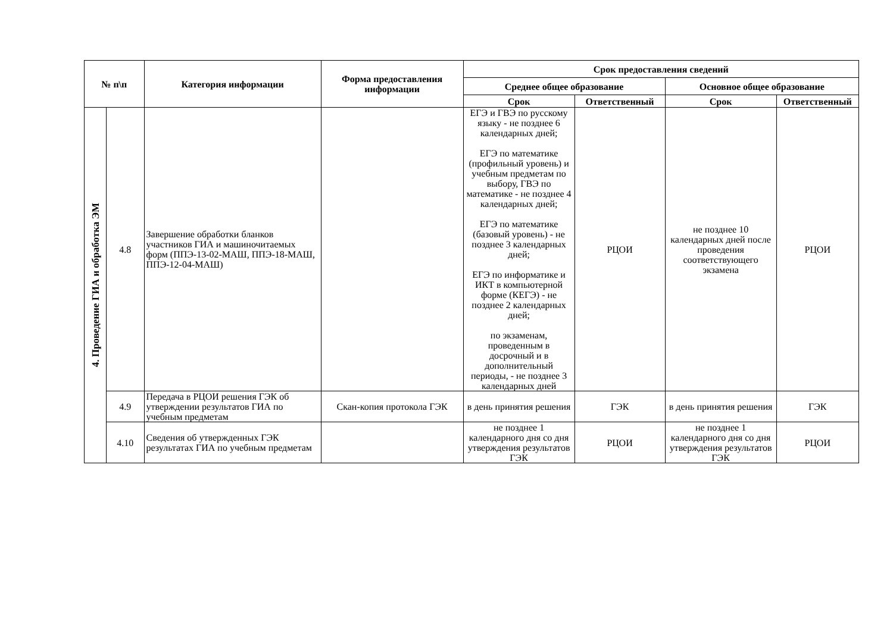| № п\п | | Категория информации | Форма предоставления информации | Срок предоставления сведений | | | |
| --- | --- | --- | --- | --- | --- | --- | --- |
| | | | | Среднее общее образование | | Основное общее образование | |
| | | | | Срок | Ответственный | Срок | Ответственный |
| 4. Проведение ГИА и обработка ЭМ | 4.8 | Завершение обработки бланков участников ГИА и машиночитаемых форм (ППЭ-13-02-МАШ, ППЭ-18-МАШ, ППЭ-12-04-МАШ) | | ЕГЭ и ГВЭ по русскому языку - не позднее 6 календарных дней; ЕГЭ по математике (профильный уровень) и учебным предметам по выбору, ГВЭ по математике - не позднее 4 календарных дней; ЕГЭ по математике (базовый уровень) - не позднее 3 календарных дней; ЕГЭ по информатике и ИКТ в компьютерной форме (КЕГЭ) - не позднее 2 календарных дней; по экзаменам, проведенным в досрочный и в дополнительный периоды, - не позднее 3 календарных дней | РЦОИ | не позднее 10 календарных дней после проведения соответствующего экзамена | РЦОИ |
| | 4.9 | Передача в РЦОИ решения ГЭК об утверждении результатов ГИА по учебным предметам | Скан-копия протокола ГЭК | в день принятия решения | ГЭК | в день принятия решения | ГЭК |
| | 4.10 | Сведения об утвержденных ГЭК результатах ГИА по учебным предметам | | не позднее 1 календарного дня со дня утверждения результатов ГЭК | РЦОИ | не позднее 1 календарного дня со дня утверждения результатов ГЭК | РЦОИ |